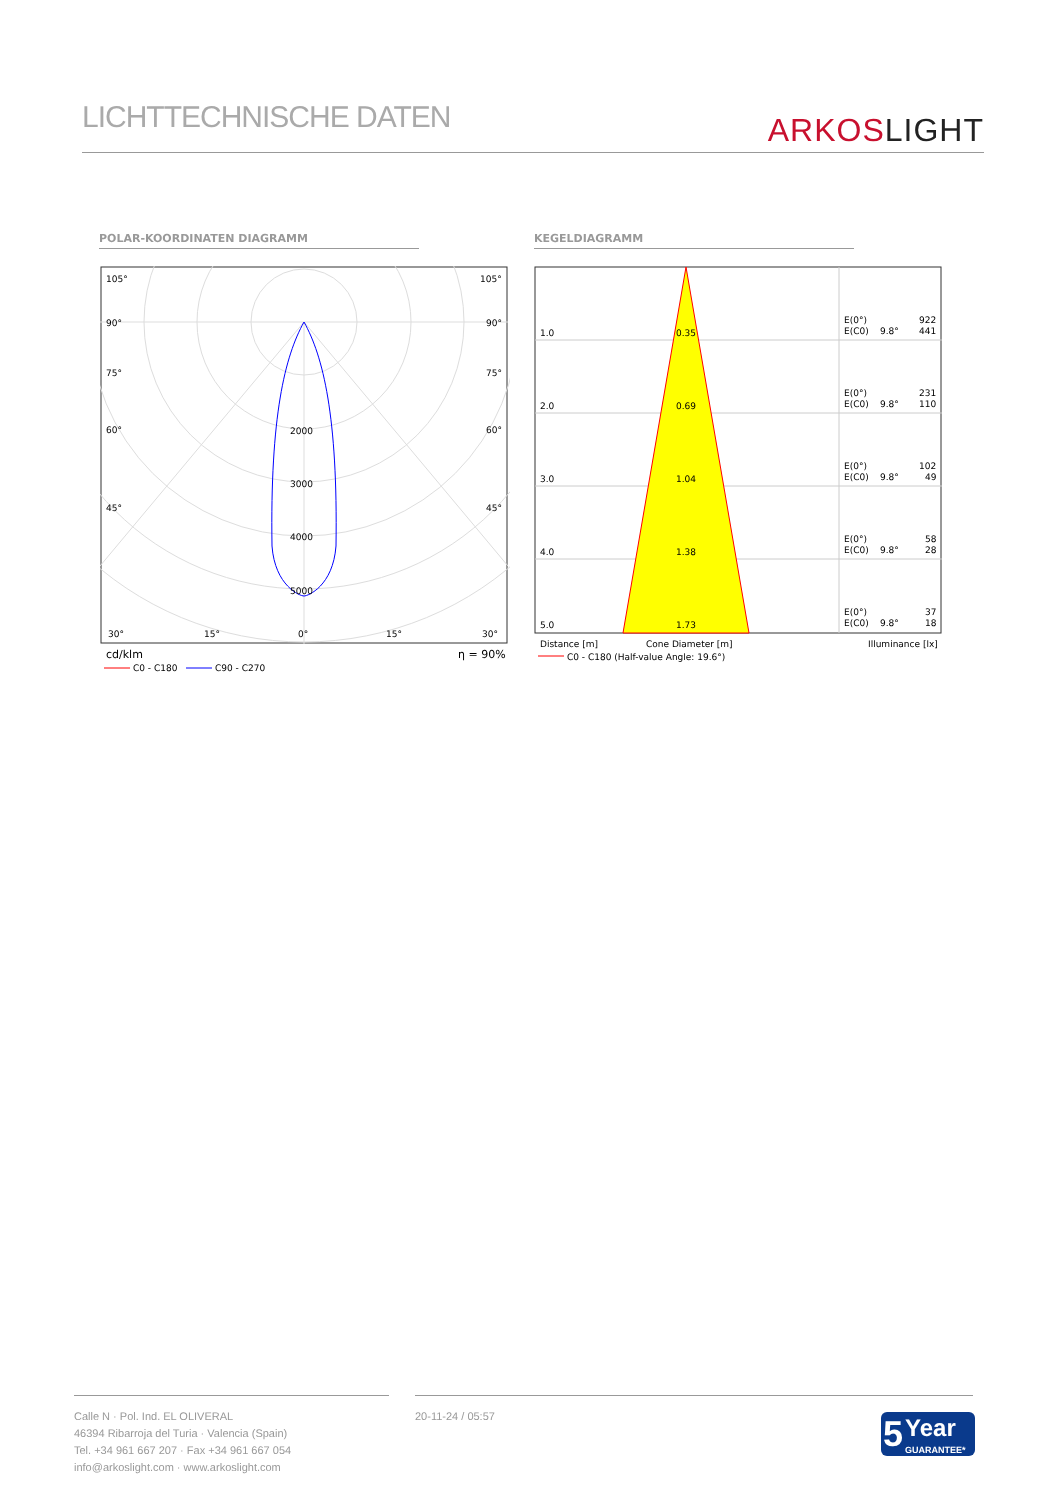LICHTTECHNISCHE DATEN
ARKOSLIGHT
POLAR-KOORDINATEN DIAGRAMM KEGELDIAGRAMM
105°
105°
90°
90°
75°
75°
60°
60°
45°
45°
2000
3000
4000
5000
30°
15°
0°
15°
30°
cd/klm
η = 90%
C0 - C180
C90 - C270
1.0
0.35
E(0°)
922
E(C0)
9.8°
441
2.0
0.69
E(0°)
231
E(C0)
9.8°
110
3.0
1.04
E(0°)
102
E(C0)
9.8°
49
4.0
1.38
E(0°)
58
E(C0)
9.8°
28
5.0
1.73
E(0°)
37
E(C0)
9.8°
18
Distance [m]
Cone Diameter [m]
Illuminance [lx]
C0 - C180 (Half-value Angle: 19.6°)
Calle N · Pol. Ind. EL OLIVERAL
46394 Ribarroja del Turia · Valencia (Spain)
Tel. +34 961 667 207 · Fax +34 961 667 054
info@arkoslight.com · www.arkoslight.com
20-11-24 / 05:57
5
Year
GUARANTEE*